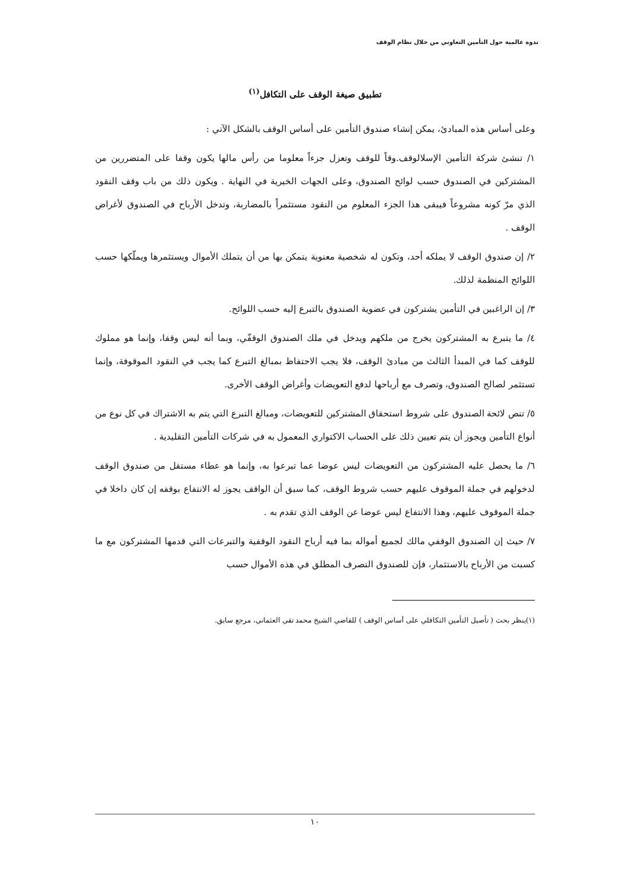ندوة عالمية حول التأمين التعاوني من خلال نظام الوقف
تطبيق صيغة الوقف على التكافل<sup>(١)</sup>
وعلى أساس هذه المبادئ، يمكن إنشاء صندوق التأمين على أساس الوقف بالشكل الآتي :
١/ تنشئ شركة التأمين الإسلالوقف.وقاً للوقف وتعزل جزءاً معلوما من رأس مالها يكون وقفا على المتضررين من المشتركين في الصندوق حسب لوائح الصندوق، وعلى الجهات الخيرية في النهاية . ويكون ذلك من باب وقف النقود الذي مرّ كونه مشروعاً فيبقى هذا الجزء المعلوم من النقود مستثمراً بالمضاربة، وتدخل الأرباح في الصندوق لأغراض الوقف .
٢/ إن صندوق الوقف لا يملكه أحد، وتكون له شخصية معنوية يتمكن بها من أن يتملك الأموال ويستثمرها ويملّكها حسب اللوائح المنظمة لذلك.
٣/ إن الراغبين في التأمين يشتركون في عضوية الصندوق بالتبرع إليه حسب اللوائح.
٤/ ما يتبرع به المشتركون يخرج من ملكهم ويدخل في ملك الصندوق الوقفّي، وبما أنه ليس وقفا، وإنما هو مملوك للوقف كما في المبدأ الثالث من مبادئ الوقف، فلا يجب الاحتفاظ بمبالغ التبرع كما يجب في النقود الموقوفة، وإنما تستثمر لصالح الصندوق، وتصرف مع أرباحها لدفع التعويضات وأغراض الوقف الأخرى.
٥/ تنص لائحة الصندوق على شروط استحقاق المشتركين للتعويضات، ومبالغ التبرع التي يتم به الاشتراك في كل نوع من أنواع التأمين ويجوز أن يتم تعيين ذلك على الحساب الاكتواري المعمول به في شركات التأمين التقليدية .
٦/ ما يحصل عليه المشتركون من التعويضات ليس عوضا عما تبرعوا به، وإنما هو عطاء مستقل من صندوق الوقف لدخولهم في جملة الموقوف عليهم حسب شروط الوقف، كما سبق أن الواقف يجوز له الانتفاع بوقفه إن كان داخلا في جملة الموقوف عليهم، وهذا الانتفاع ليس عوضا عن الوقف الذي تقدم به .
٧/ حيث إن الصندوق الوقفي مالك لجميع أمواله بما فيه أرباح النقود الوقفية والتبرعات التي قدمها المشتركون مع ما كسبت من الأرباح بالاستثمار، فإن للصندوق التصرف المطلق في هذه الأموال حسب
(١)ينظر بحث ( تأصيل التأمين التكافلي على أساس الوقف ) للقاضي الشيخ محمد تقي العثماني، مرجع سابق.
١٠